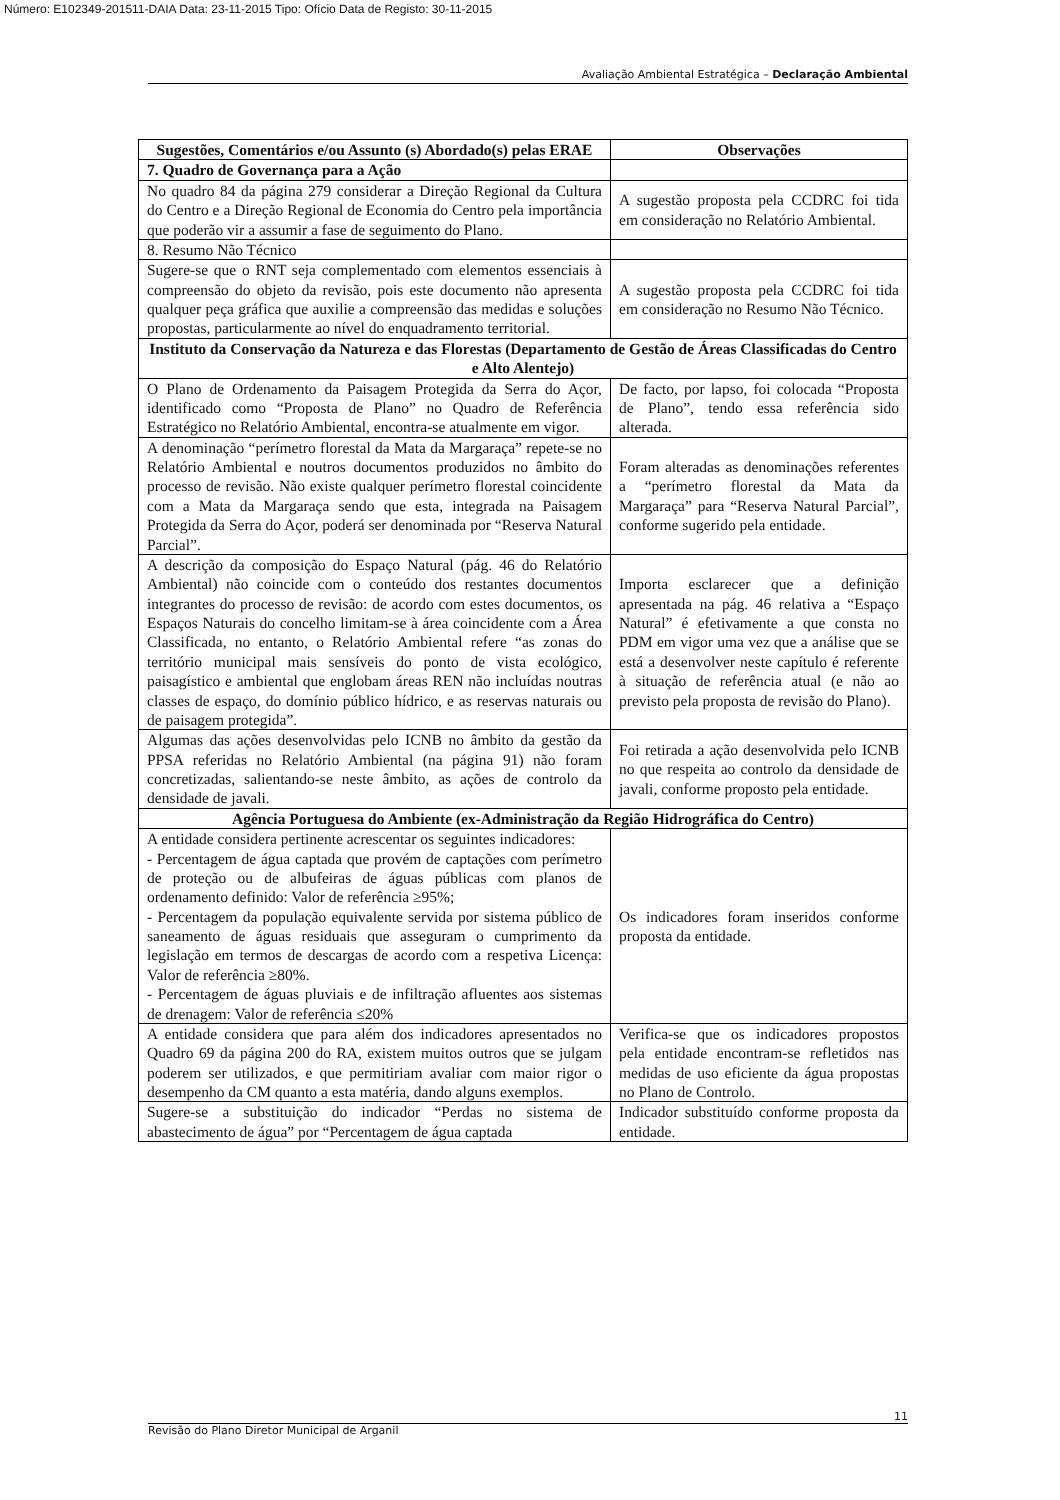Número: E102349-201511-DAIA Data: 23-11-2015 Tipo: Ofício Data de Registo: 30-11-2015
Avaliação Ambiental Estratégica – Declaração Ambiental
| Sugestões, Comentários e/ou Assunto (s) Abordado(s) pelas ERAE | Observações |
| --- | --- |
| 7. Quadro de Governança para a Ação | |
| No quadro 84 da página 279 considerar a Direção Regional da Cultura do Centro e a Direção Regional de Economia do Centro pela importância que poderão vir a assumir a fase de seguimento do Plano. | A sugestão proposta pela CCDRC foi tida em consideração no Relatório Ambiental. |
| 8. Resumo Não Técnico | |
| Sugere-se que o RNT seja complementado com elementos essenciais à compreensão do objeto da revisão, pois este documento não apresenta qualquer peça gráfica que auxilie a compreensão das medidas e soluções propostas, particularmente ao nível do enquadramento territorial. | A sugestão proposta pela CCDRC foi tida em consideração no Resumo Não Técnico. |
| Instituto da Conservação da Natureza e das Florestas (Departamento de Gestão de Áreas Classificadas do Centro e Alto Alentejo) | |
| O Plano de Ordenamento da Paisagem Protegida da Serra do Açor, identificado como “Proposta de Plano” no Quadro de Referência Estratégico no Relatório Ambiental, encontra-se atualmente em vigor. | De facto, por lapso, foi colocada “Proposta de Plano”, tendo essa referência sido alterada. |
| A denominação “perímetro florestal da Mata da Margaraça” repete-se no Relatório Ambiental e noutros documentos produzidos no âmbito do processo de revisão. Não existe qualquer perímetro florestal coincidente com a Mata da Margaraça sendo que esta, integrada na Paisagem Protegida da Serra do Açor, poderá ser denominada por “Reserva Natural Parcial”. | Foram alteradas as denominações referentes a “perímetro florestal da Mata da Margaraça” para “Reserva Natural Parcial”, conforme sugerido pela entidade. |
| A descrição da composição do Espaço Natural (pág. 46 do Relatório Ambiental) não coincide com o conteúdo dos restantes documentos integrantes do processo de revisão: de acordo com estes documentos, os Espaços Naturais do concelho limitam-se à área coincidente com a Área Classificada, no entanto, o Relatório Ambiental refere “as zonas do território municipal mais sensíveis do ponto de vista ecológico, paisagístico e ambiental que englobam áreas REN não incluídas noutras classes de espaço, do domínio público hídrico, e as reservas naturais ou de paisagem protegida”. | Importa esclarecer que a definição apresentada na pág. 46 relativa a “Espaço Natural” é efetivamente a que consta no PDM em vigor uma vez que a análise que se está a desenvolver neste capítulo é referente à situação de referência atual (e não ao previsto pela proposta de revisão do Plano). |
| Algumas das ações desenvolvidas pelo ICNB no âmbito da gestão da PPSA referidas no Relatório Ambiental (na página 91) não foram concretizadas, salientando-se neste âmbito, as ações de controlo da densidade de javali. | Foi retirada a ação desenvolvida pelo ICNB no que respeita ao controlo da densidade de javali, conforme proposto pela entidade. |
| Agência Portuguesa do Ambiente (ex-Administração da Região Hidrográfica do Centro) | |
| A entidade considera pertinente acrescentar os seguintes indicadores: - Percentagem de água captada que provém de captações com perímetro de proteção ou de albufeiras de águas públicas com planos de ordenamento definido: Valor de referência ≥95%; - Percentagem da população equivalente servida por sistema público de saneamento de águas residuais que asseguram o cumprimento da legislação em termos de descargas de acordo com a respetiva Licença: Valor de referência ≥80%. - Percentagem de águas pluviais e de infiltração afluentes aos sistemas de drenagem: Valor de referência ≤20% | Os indicadores foram inseridos conforme proposta da entidade. |
| A entidade considera que para além dos indicadores apresentados no Quadro 69 da página 200 do RA, existem muitos outros que se julgam poderem ser utilizados, e que permitiriam avaliar com maior rigor o desempenho da CM quanto a esta matéria, dando alguns exemplos. | Verifica-se que os indicadores propostos pela entidade encontram-se refletidos nas medidas de uso eficiente da água propostas no Plano de Controlo. |
| Sugere-se a substituição do indicador “Perdas no sistema de abastecimento de água” por “Percentagem de água captada | Indicador substituído conforme proposta da entidade. |
11
Revisão do Plano Diretor Municipal de Arganil